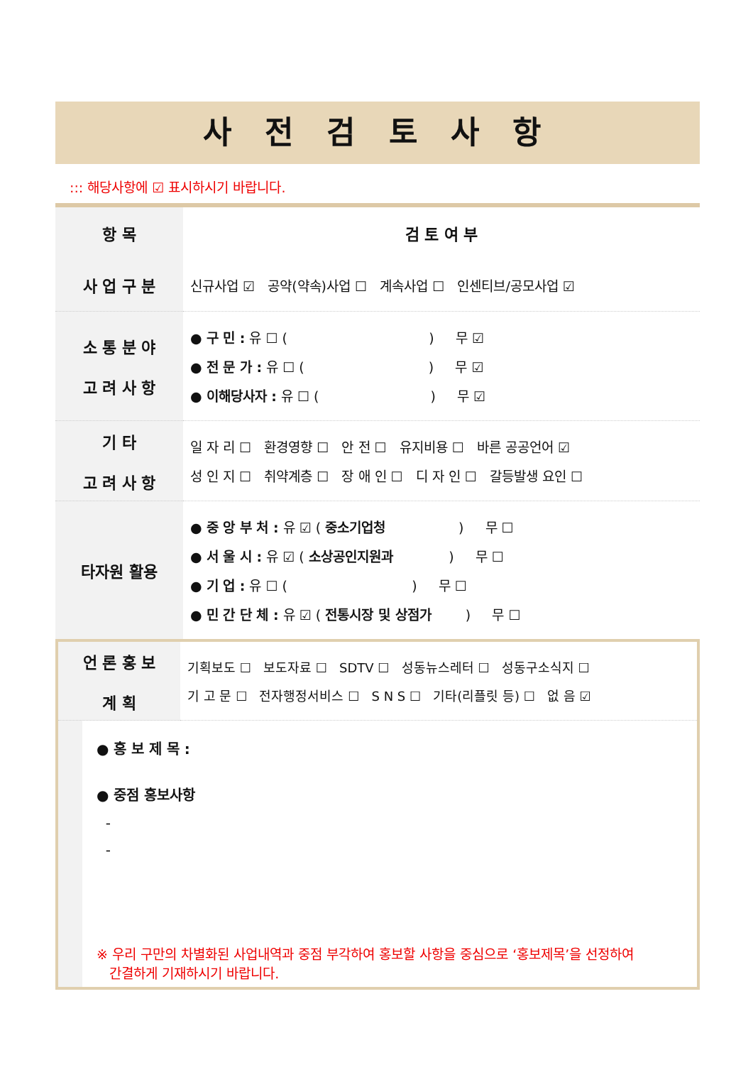사 전 검 토 사 항
::: 해당사항에 ☑ 표시하시기 바랍니다.
| 항 목 | 검 토 여 부 |
| --- | --- |
| 사 업 구 분 | 신규사업 ☑ 공약(약속)사업 ☐ 계속사업 ☐ 인센티브/공모사업 ☑ |
| 소 통 분 야 고 려 사 항 | ● 구 민 : 유 ☐ ( ) 무 ☑ ● 전 문 가 : 유 ☐ ( ) 무 ☑ ● 이해당사자 : 유 ☐ ( ) 무 ☑ |
| 기 타 고 려 사 항 | 일 자 리 ☐ 환경영향 ☐ 안 전 ☐ 유지비용 ☐ 바른 공공언어 ☑ 성 인 지 ☐ 취약계층 ☐ 장 애 인 ☐ 디 자 인 ☐ 갈등발생 요인 ☐ |
| 타자원 활용 | ● 중 앙 부 처 : 유 ☑ ( 중소기업청 ) 무 ☐ ● 서 울 시 : 유 ☑ ( 소상공인지원과 ) 무 ☐ ● 기 업 : 유 ☐ ( ) 무 ☐ ● 민 간 단 체 : 유 ☑ ( 전통시장 및 상점가 ) 무 ☐ |
| 언 론 홍 보 계 획 | 기획보도 ☐ 보도자료 ☐ SDTV ☐ 성동뉴스레터 ☐ 성동구소식지 ☐ 기 고 문 ☐ 전자행정서비스 ☐ S N S ☐ 기타(리플릿 등) ☐ 없 음 ☑ |
● 홍 보 제 목 :
● 중점 홍보사항
-
-
※ 우리 구만의 차별화된 사업내역과 중점 부각하여 홍보할 사항을 중심으로 ‘홍보제목’을 선정하여
간결하게 기재하시기 바랍니다.